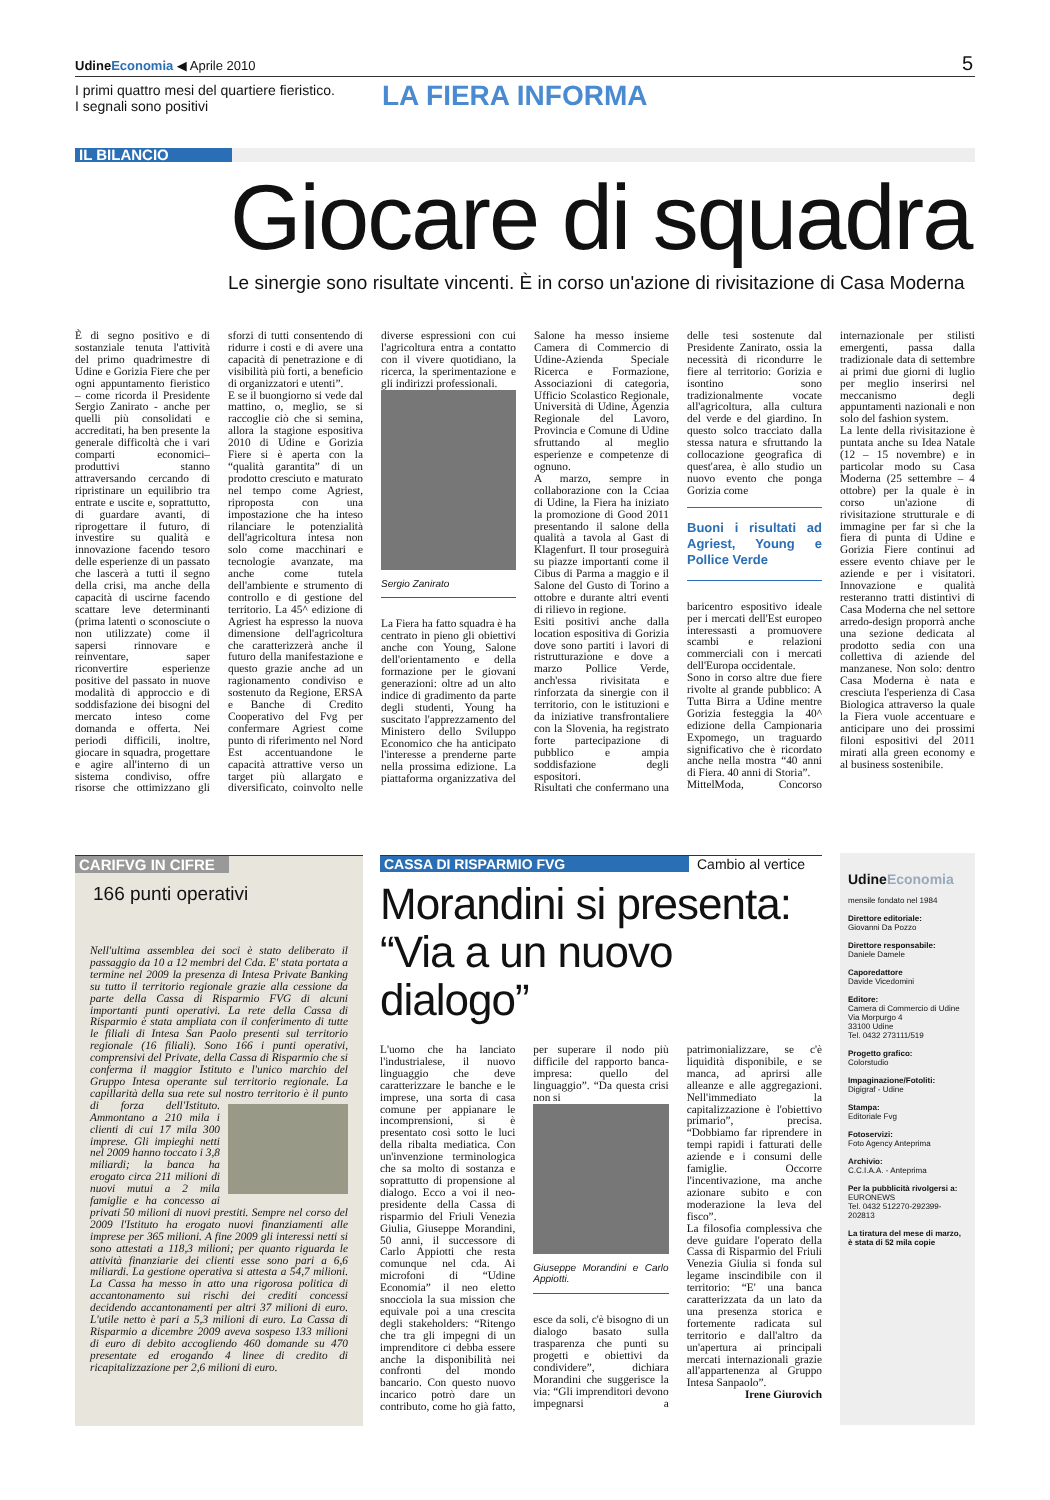UdineEconomia ◀ Aprile 2010 5
I primi quattro mesi del quartiere fieristico.
I segnali sono positivi
LA FIERA INFORMA
IL BILANCIO
Giocare di squadra
Le sinergie sono risultate vincenti. È in corso un'azione di rivisitazione di Casa Moderna
È di segno positivo e di sostanziale tenuta l'attività del primo quadrimestre di Udine e Gorizia Fiere che per ogni appuntamento fieristico – come ricorda il Presidente Sergio Zanirato - anche per quelli più consolidati e accreditati, ha ben presente la generale difficoltà che i vari comparti economici–produttivi stanno attraversando cercando di ripristinare un equilibrio tra entrate e uscite e, soprattutto, di guardare avanti, di riprogettare il futuro, di investire su qualità e innovazione facendo tesoro delle esperienze di un passato che lascerà a tutti il segno della crisi, ma anche della capacità di uscirne facendo scattare leve determinanti (prima latenti o sconosciute o non utilizzate) come il sapersi rinnovare e reinventare, saper riconvertire esperienze positive del passato in nuove modalità di approccio e di soddisfazione dei bisogni del mercato inteso come domanda e offerta. Nei periodi difficili, inoltre, giocare in squadra, progettare e agire all'interno di un sistema condiviso, offre risorse che ottimizzano gli sforzi di tutti consentendo di ridurre i costi e di avere una capacità di penetrazione e di visibilità più forti, a beneficio di organizzatori e utenti”.
E se il buongiorno si vede dal mattino, o, meglio, se si raccoglie ciò che si semina, allora la stagione espositiva 2010 di Udine e Gorizia Fiere si è aperta con la “qualità garantita” di un prodotto cresciuto e maturato nel tempo come Agriest, riproposta con una impostazione che ha inteso rilanciare le potenzialità dell'agricoltura intesa non solo come macchinari e tecnologie avanzate, ma anche come tutela dell'ambiente e strumento di controllo e di gestione del territorio. La 45^ edizione di Agriest ha espresso la nuova dimensione dell'agricoltura che caratterizzerà anche il futuro della manifestazione e questo grazie anche ad un ragionamento condiviso e sostenuto da Regione, ERSA e Banche di Credito Cooperativo del Fvg per confermare Agriest come punto di riferimento nel Nord Est accentuandone le capacità attrattive verso un target più allargato e diversificato, coinvolto nelle diverse espressioni con cui l'agricoltura entra a contatto con il vivere quotidiano, la ricerca, la sperimentazione e gli indirizzi professionali.
Sergio Zanirato
La Fiera ha fatto squadra è ha centrato in pieno gli obiettivi anche con Young, Salone dell'orientamento e della formazione per le giovani generazioni: oltre ad un alto indice di gradimento da parte degli studenti, Young ha suscitato l'apprezzamento del Ministero dello Sviluppo Economico che ha anticipato l'interesse a prenderne parte nella prossima edizione. La piattaforma organizzativa del Salone ha messo insieme Camera di Commercio di Udine-Azienda Speciale Ricerca e Formazione, Associazioni di categoria, Ufficio Scolastico Regionale, Università di Udine, Agenzia Regionale del Lavoro, Provincia e Comune di Udine sfruttando al meglio esperienze e competenze di ognuno.
A marzo, sempre in collaborazione con la Cciaa di Udine, la Fiera ha iniziato la promozione di Good 2011 presentando il salone della qualità a tavola al Gast di Klagenfurt. Il tour proseguirà su piazze importanti come il Cibus di Parma a maggio e il Salone del Gusto di Torino a ottobre e durante altri eventi di rilievo in regione.
Esiti positivi anche dalla location espositiva di Gorizia dove sono partiti i lavori di ristrutturazione e dove a marzo Pollice Verde, anch'essa rivisitata e rinforzata da sinergie con il territorio, con le istituzioni e da iniziative transfrontaliere con la Slovenia, ha registrato forte partecipazione di pubblico e ampia soddisfazione degli espositori.
Risultati che confermano una delle tesi sostenute dal Presidente Zanirato, ossia la necessità di ricondurre le fiere al territorio: Gorizia e isontino sono tradizionalmente vocate all'agricoltura, alla cultura del verde e del giardino. In questo solco tracciato dalla stessa natura e sfruttando la collocazione geografica di quest'area, è allo studio un nuovo evento che ponga Gorizia come
Buoni i risultati ad Agriest, Young e Pollice Verde
baricentro espositivo ideale per i mercati dell'Est europeo interessasti a promuovere scambi e relazioni commerciali con i mercati dell'Europa occidentale.
Sono in corso altre due fiere rivolte al grande pubblico: A Tutta Birra a Udine mentre Gorizia festeggia la 40^ edizione della Campionaria Expomego, un traguardo significativo che è ricordato anche nella mostra “40 anni di Fiera. 40 anni di Storia”.
MittelModa, Concorso internazionale per stilisti emergenti, passa dalla tradizionale data di settembre ai primi due giorni di luglio per meglio inserirsi nel meccanismo degli appuntamenti nazionali e non solo del fashion system.
La lente della rivisitazione è puntata anche su Idea Natale (12 – 15 novembre) e in particolar modo su Casa Moderna (25 settembre – 4 ottobre) per la quale è in corso un'azione di rivisitazione strutturale e di immagine per far sì che la fiera di punta di Udine e Gorizia Fiere continui ad essere evento chiave per le aziende e per i visitatori. Innovazione e qualità resteranno tratti distintivi di Casa Moderna che nel settore arredo-design proporrà anche una sezione dedicata al prodotto sedia con una collettiva di aziende del manzanese. Non solo: dentro Casa Moderna è nata e cresciuta l'esperienza di Casa Biologica attraverso la quale la Fiera vuole accentuare e anticipare uno dei prossimi filoni espositivi del 2011 mirati alla green economy e al business sostenibile.
CARIFVG IN CIFRE
166 punti operativi
Nell'ultima assemblea dei soci è stato deliberato il passaggio da 10 a 12 membri del Cda. E' stata portata a termine nel 2009 la presenza di Intesa Private Banking su tutto il territorio regionale grazie alla cessione da parte della Cassa di Risparmio FVG di alcuni importanti punti operativi. La rete della Cassa di Risparmio è stata ampliata con il conferimento di tutte le filiali di Intesa San Paolo presenti sul territorio regionale (16 filiali). Sono 166 i punti operativi, comprensivi del Private, della Cassa di Risparmio che si conferma il maggior Istituto e l'unico marchio del Gruppo Intesa operante sul territorio regionale. La capillarità della sua rete sul nostro territorio è il punto di forza dell'Istituto. Ammontano a 210 mila i clienti di cui 17 mila 300 imprese. Gli impieghi netti nel 2009 hanno toccato i 3,8 miliardi; la banca ha erogato circa 211 milioni di nuovi mutui a 2 mila famiglie e ha concesso ai privati 50 milioni di nuovi prestiti. Sempre nel corso del 2009 l'Istituto ha erogato nuovi finanziamenti alle imprese per 365 milioni. A fine 2009 gli interessi netti si sono attestati a 118,3 milioni; per quanto riguarda le attività finanziarie dei clienti esse sono pari a 6,6 miliardi. La gestione operativa si attesta a 54,7 milioni. La Cassa ha messo in atto una rigorosa politica di accantonamento sui rischi dei crediti concessi decidendo accantonamenti per altri 37 milioni di euro. L'utile netto è pari a 5,3 milioni di euro. La Cassa di Risparmio a dicembre 2009 aveva sospeso 133 milioni di euro di debito accogliendo 460 domande su 470 presentate ed erogando 4 linee di credito di ricapitalizzazione per 2,6 milioni di euro.
CASSA DI RISPARMIO FVG Cambio al vertice
Morandini si presenta:
“Via a un nuovo dialogo”
L'uomo che ha lanciato l'industrialese, il nuovo linguaggio che deve caratterizzare le banche e le imprese, una sorta di casa comune per appianare le incomprensioni, si è presentato così sotto le luci della ribalta mediatica. Con un'invenzione terminologica che sa molto di sostanza e soprattutto di propensione al dialogo. Ecco a voi il neo-presidente della Cassa di risparmio del Friuli Venezia Giulia, Giuseppe Morandini, 50 anni, il successore di Carlo Appiotti che resta comunque nel cda. Ai microfoni di “Udine Economia” il neo eletto snocciola la sua mission che equivale poi a una crescita degli stakeholders: “Ritengo che tra gli impegni di un imprenditore ci debba essere anche la disponibilità nei confronti del mondo bancario. Con questo nuovo incarico potrò dare un contributo, come ho già fatto, per superare il nodo più difficile del rapporto banca-impresa: quello del linguaggio”. “Da questa crisi non si
Giuseppe Morandini e Carlo Appiotti.
esce da soli, c'è bisogno di un dialogo basato sulla trasparenza che punti su progetti e obiettivi da condividere”, dichiara Morandini che suggerisce la via: “Gli imprenditori devono impegnarsi a patrimonializzare, se c'è liquidità disponibile, e se manca, ad aprirsi alle alleanze e alle aggregazioni. Nell'immediato la capitalizzazione è l'obiettivo primario”, precisa. “Dobbiamo far riprendere in tempi rapidi i fatturati delle aziende e i consumi delle famiglie. Occorre l'incentivazione, ma anche azionare subito e con moderazione la leva del fisco”.
La filosofia complessiva che deve guidare l'operato della Cassa di Risparmio del Friuli Venezia Giulia si fonda sul legame inscindibile con il territorio: “E' una banca caratterizzata da un lato da una presenza storica e fortemente radicata sul territorio e dall'altro da un'apertura ai principali mercati internazionali grazie all'appartenenza al Gruppo Intesa Sanpaolo”.
Irene Giurovich
UdineEconomia
mensile fondato nel 1984
Direttore editoriale:
Giovanni Da Pozzo
Direttore responsabile:
Daniele Damele
Caporedattore
Davide Vicedomini
Editore:
Camera di Commercio di Udine
Via Morpurgo 4
33100 Udine
Tel. 0432 273111/519
Progetto grafico:
Colorstudio
Impaginazione/Fotoliti:
Digigraf - Udine
Stampa:
Editoriale Fvg
Fotoservizi:
Foto Agency Anteprima
Archivio:
C.C.I.A.A. - Anteprima
Per la pubblicità rivolgersi a:
EURONEWS
Tel. 0432 512270-292399-202813
La tiratura del mese di marzo, è stata di 52 mila copie